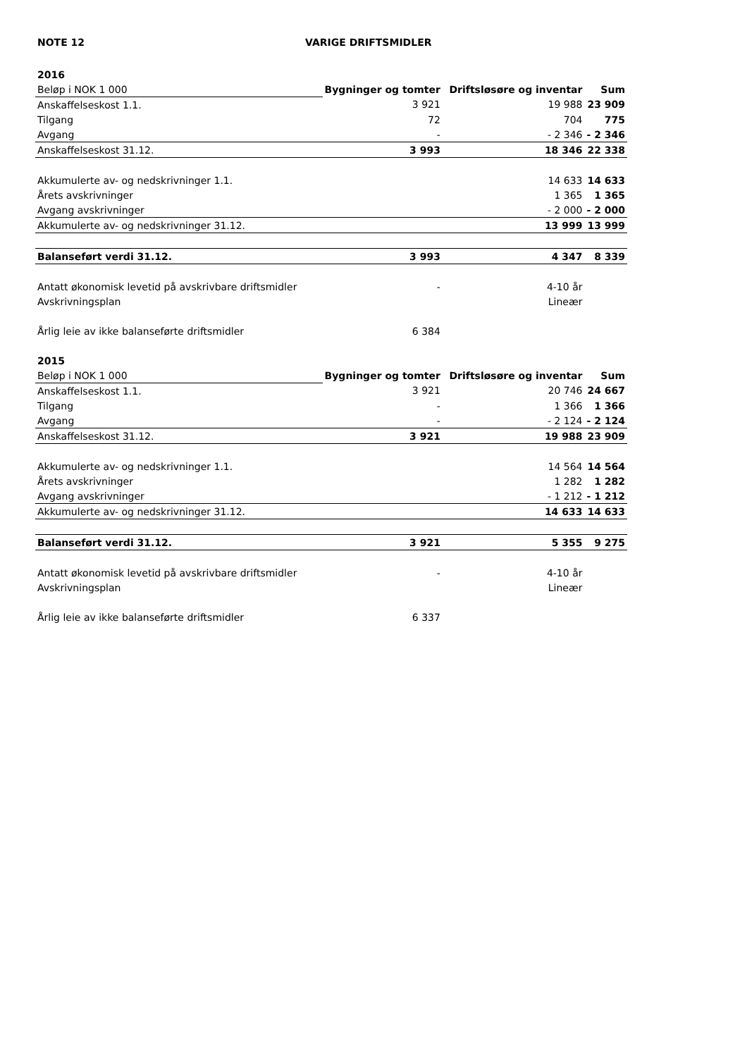NOTE 12 VARIGE DRIFTSMIDLER
| 2016 | | | |
| Beløp i NOK 1 000 | Bygninger og tomter | Driftsløsøre og inventar | Sum |
| Anskaffelseskost 1.1. | 3 921 | 19 988 | 23 909 |
| Tilgang | 72 | 704 | 775 |
| Avgang | - | - 2 346 | - 2 346 |
| Anskaffelseskost 31.12. | 3 993 | 18 346 | 22 338 |
| Akkumulerte av- og nedskrivninger 1.1. | | 14 633 | 14 633 |
| Årets avskrivninger | | 1 365 | 1 365 |
| Avgang avskrivninger | | - 2 000 | - 2 000 |
| Akkumulerte av- og nedskrivninger 31.12. | | 13 999 | 13 999 |
| Balanseført verdi 31.12. | 3 993 | 4 347 | 8 339 |
| Antatt økonomisk levetid på avskrivbare driftsmidler | - | 4-10 år | |
| Avskrivningsplan | | Lineær | |
| Årlig leie av ikke balanseførte driftsmidler | 6 384 | | |
| 2015 | | | |
| Beløp i NOK 1 000 | Bygninger og tomter | Driftsløsøre og inventar | Sum |
| Anskaffelseskost 1.1. | 3 921 | 20 746 | 24 667 |
| Tilgang | - | 1 366 | 1 366 |
| Avgang | - | - 2 124 | - 2 124 |
| Anskaffelseskost 31.12. | 3 921 | 19 988 | 23 909 |
| Akkumulerte av- og nedskrivninger 1.1. | | 14 564 | 14 564 |
| Årets avskrivninger | | 1 282 | 1 282 |
| Avgang avskrivninger | | - 1 212 | - 1 212 |
| Akkumulerte av- og nedskrivninger 31.12. | | 14 633 | 14 633 |
| Balanseført verdi 31.12. | 3 921 | 5 355 | 9 275 |
| Antatt økonomisk levetid på avskrivbare driftsmidler | - | 4-10 år | |
| Avskrivningsplan | | Lineær | |
| Årlig leie av ikke balanseførte driftsmidler | 6 337 | | |